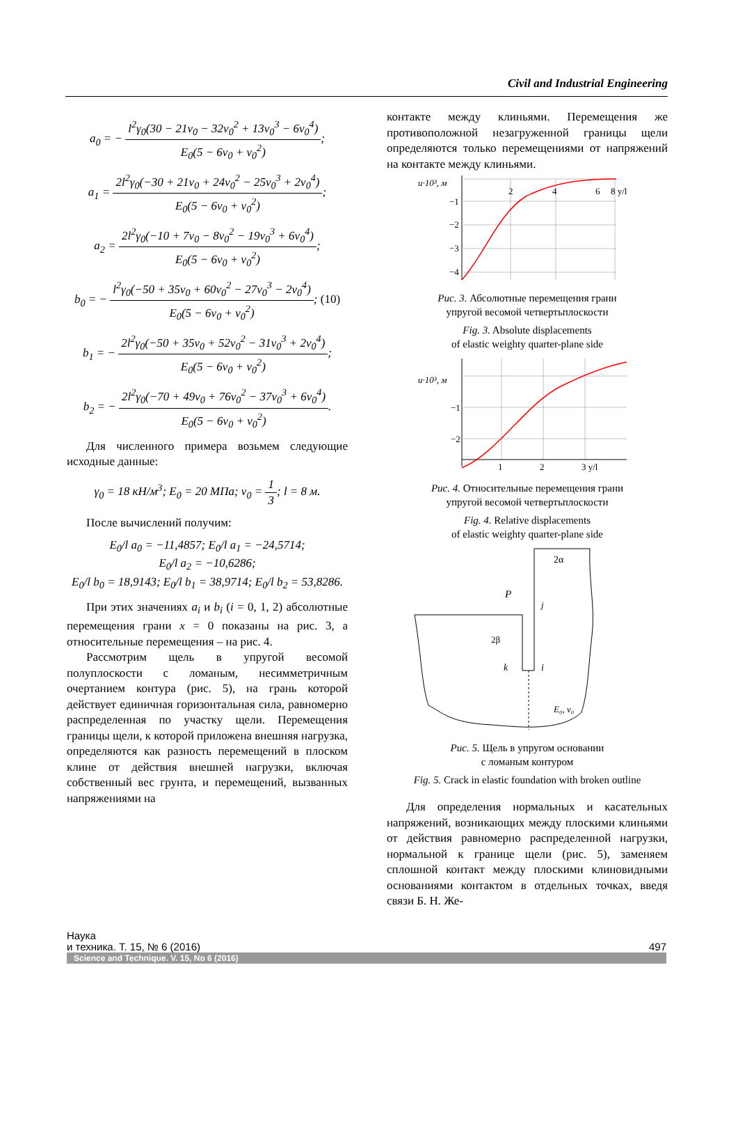Civil and Industrial Engineering
a<sub>0</sub> = − l<sup>2</sup>γ<sub>0</sub>(30 − 21ν<sub>0</sub> − 32ν<sub>0</sub><sup>2</sup> + 13ν<sub>0</sub><sup>3</sup> − 6ν<sub>0</sub><sup>4</sup>) E<sub>0</sub>(5 − 6ν<sub>0</sub> + ν<sub>0</sub><sup>2</sup>);
a<sub>1</sub> = 2l<sup>2</sup>γ<sub>0</sub>(−30 + 21ν<sub>0</sub> + 24ν<sub>0</sub><sup>2</sup> − 25ν<sub>0</sub><sup>3</sup> + 2ν<sub>0</sub><sup>4</sup>) E<sub>0</sub>(5 − 6ν<sub>0</sub> + ν<sub>0</sub><sup>2</sup>);
a<sub>2</sub> = 2l<sup>2</sup>γ<sub>0</sub>(−10 + 7ν<sub>0</sub> − 8ν<sub>0</sub><sup>2</sup> − 19ν<sub>0</sub><sup>3</sup> + 6ν<sub>0</sub><sup>4</sup>) E<sub>0</sub>(5 − 6ν<sub>0</sub> + ν<sub>0</sub><sup>2</sup>);
b<sub>0</sub> = − l<sup>2</sup>γ<sub>0</sub>(−50 + 35ν<sub>0</sub> + 60ν<sub>0</sub><sup>2</sup> − 27ν<sub>0</sub><sup>3</sup> − 2ν<sub>0</sub><sup>4</sup>) E<sub>0</sub>(5 − 6ν<sub>0</sub> + ν<sub>0</sub><sup>2</sup>); (10)
b<sub>1</sub> = − 2l<sup>2</sup>γ<sub>0</sub>(−50 + 35ν<sub>0</sub> + 52ν<sub>0</sub><sup>2</sup> − 31ν<sub>0</sub><sup>3</sup> + 2ν<sub>0</sub><sup>4</sup>) E<sub>0</sub>(5 − 6ν<sub>0</sub> + ν<sub>0</sub><sup>2</sup>);
b<sub>2</sub> = − 2l<sup>2</sup>γ<sub>0</sub>(−70 + 49ν<sub>0</sub> + 76ν<sub>0</sub><sup>2</sup> − 37ν<sub>0</sub><sup>3</sup> + 6ν<sub>0</sub><sup>4</sup>) E<sub>0</sub>(5 − 6ν<sub>0</sub> + ν<sub>0</sub><sup>2</sup>).
Для численного примера возьмем следующие исходные данные:
γ<sub>0</sub> = 18 кН/м<sup>3</sup>; E<sub>0</sub> = 20 МПа; ν<sub>0</sub> = 1 3; l = 8 м.
После вычислений получим:
E<sub>0</sub>/l a<sub>0</sub> = −11,4857; E<sub>0</sub>/l a<sub>1</sub> = −24,5714;
E<sub>0</sub>/l a<sub>2</sub> = −10,6286;
E<sub>0</sub>/l b<sub>0</sub> = 18,9143; E<sub>0</sub>/l b<sub>1</sub> = 38,9714; E<sub>0</sub>/l b<sub>2</sub> = 53,8286.
При этих значениях a<sub>i</sub> и b<sub>i</sub> (i = 0, 1, 2) абсолютные перемещения грани x = 0 показаны на рис. 3, а относительные перемещения – на рис. 4.
Рассмотрим щель в упругой весомой полуплоскости с ломаным, несимметричным очертанием контура (рис. 5), на грань которой действует единичная горизонтальная сила, равномерно распределенная по участку щели. Перемещения границы щели, к которой приложена внешняя нагрузка, определяются как разность перемещений в плоском клине от действия внешней нагрузки, включая собственный вес грунта, и перемещений, вызванных напряжениями на
контакте между клиньями. Перемещения же противоположной незагруженной границы щели определяются только перемещениями от напряжений на контакте между клиньями.
u·10³, м
2
4
6
8 y/l
−1
−2
−3
−4
Рис. 3. Абсолютные перемещения грани
упругой весомой четвертьплоскости
Fig. 3. Absolute displacements
of elastic weighty quarter-plane side
u·10³, м
−1
−2
1
2
3 y/l
Рис. 4. Относительные перемещения грани
упругой весомой четвертьплоскости
Fig. 4. Relative displacements
of elastic weighty quarter-plane side
2α
P
j
2β
k
i
E₀, ν₀
Рис. 5. Щель в упругом основании
с ломаным контуром
Fig. 5. Crack in elastic foundation with broken outline
Для определения нормальных и касательных напряжений, возникающих между плоскими клиньями от действия равномерно распределенной нагрузки, нормальной к границе щели (рис. 5), заменяем сплошной контакт между плоскими клиновидными основаниями контактом в отдельных точках, введя связи Б. Н. Же-
Наука
и техника. Т. 15, № 6 (2016)
497
Science and Technique. V. 15, No 6 (2016)